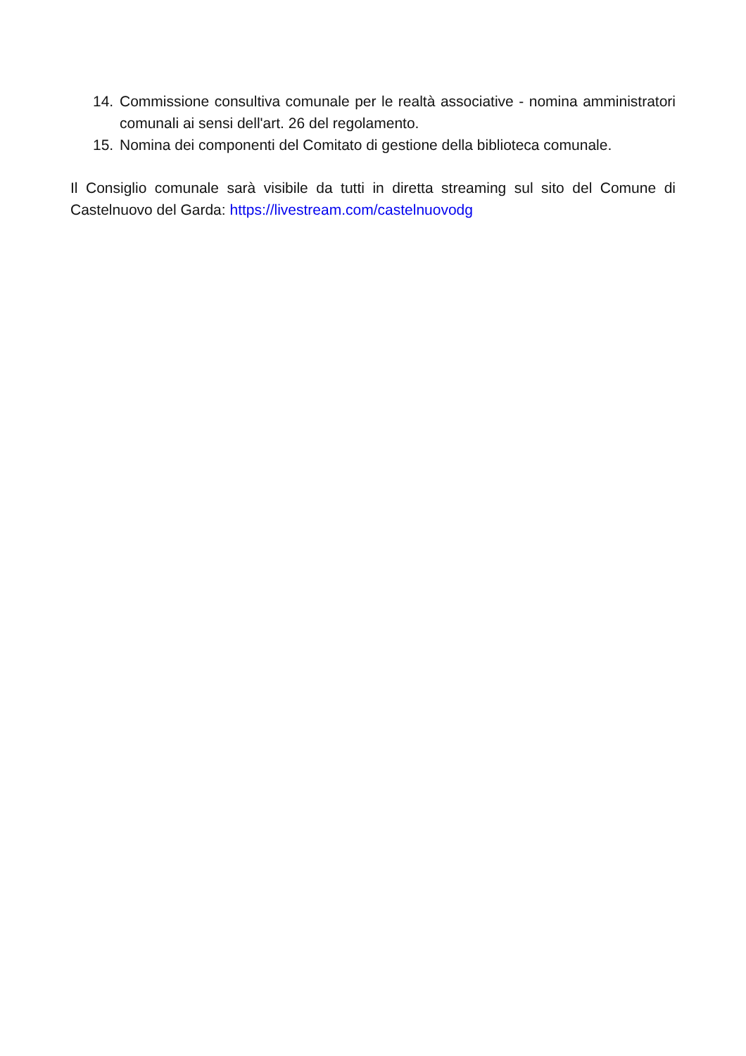14. Commissione consultiva comunale per le realtà associative - nomina amministratori comunali ai sensi dell'art. 26 del regolamento.
15. Nomina dei componenti del Comitato di gestione della biblioteca comunale.
Il Consiglio comunale sarà visibile da tutti in diretta streaming sul sito del Comune di Castelnuovo del Garda: https://livestream.com/castelnuovodg